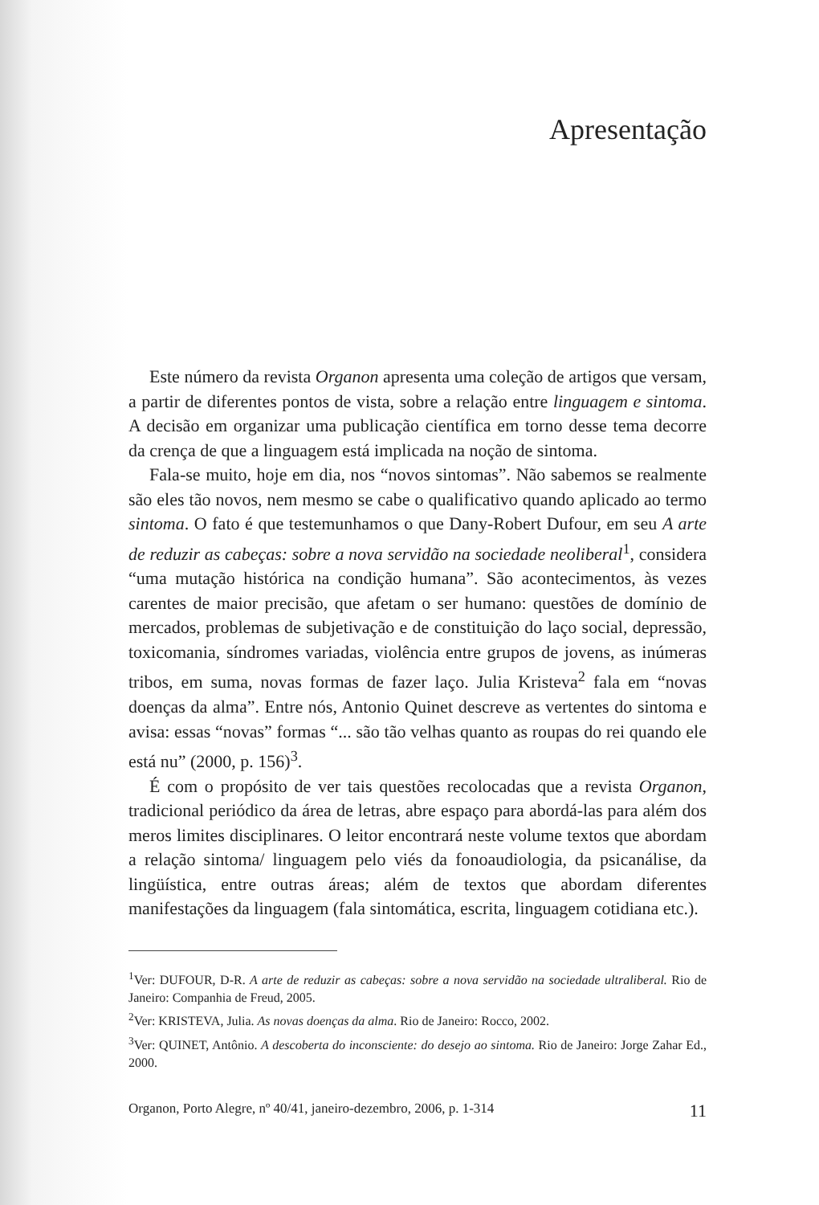Apresentação
Este número da revista Organon apresenta uma coleção de artigos que versam, a partir de diferentes pontos de vista, sobre a relação entre linguagem e sintoma. A decisão em organizar uma publicação científica em torno desse tema decorre da crença de que a linguagem está implicada na noção de sintoma.
Fala-se muito, hoje em dia, nos “novos sintomas”. Não sabemos se realmente são eles tão novos, nem mesmo se cabe o qualificativo quando aplicado ao termo sintoma. O fato é que testemunhamos o que Dany-Robert Dufour, em seu A arte de reduzir as cabeças: sobre a nova servidão na sociedade neoliberal<sup>1</sup>, considera “uma mutação histórica na condição humana”. São acontecimentos, às vezes carentes de maior precisão, que afetam o ser humano: questões de domínio de mercados, problemas de subjetivação e de constituição do laço social, depressão, toxicomania, síndromes variadas, violência entre grupos de jovens, as inúmeras tribos, em suma, novas formas de fazer laço. Julia Kristeva<sup>2</sup> fala em “novas doenças da alma”. Entre nós, Antonio Quinet descreve as vertentes do sintoma e avisa: essas “novas” formas “... são tão velhas quanto as roupas do rei quando ele está nu” (2000, p. 156)<sup>3</sup>.
É com o propósito de ver tais questões recolocadas que a revista Organon, tradicional periódico da área de letras, abre espaço para abordá-las para além dos meros limites disciplinares. O leitor encontrará neste volume textos que abordam a relação sintoma/ linguagem pelo viés da fonoaudiologia, da psicanálise, da lingüística, entre outras áreas; além de textos que abordam diferentes manifestações da linguagem (fala sintomática, escrita, linguagem cotidiana etc.).
<sup>1</sup> Ver: DUFOUR, D-R. A arte de reduzir as cabeças: sobre a nova servidão na sociedade ultraliberal. Rio de Janeiro: Companhia de Freud, 2005.
<sup>2</sup> Ver: KRISTEVA, Julia. As novas doenças da alma. Rio de Janeiro: Rocco, 2002.
<sup>3</sup> Ver: QUINET, Antônio. A descoberta do inconsciente: do desejo ao sintoma. Rio de Janeiro: Jorge Zahar Ed., 2000.
Organon, Porto Alegre, nº 40/41, janeiro-dezembro, 2006, p. 1-314 11